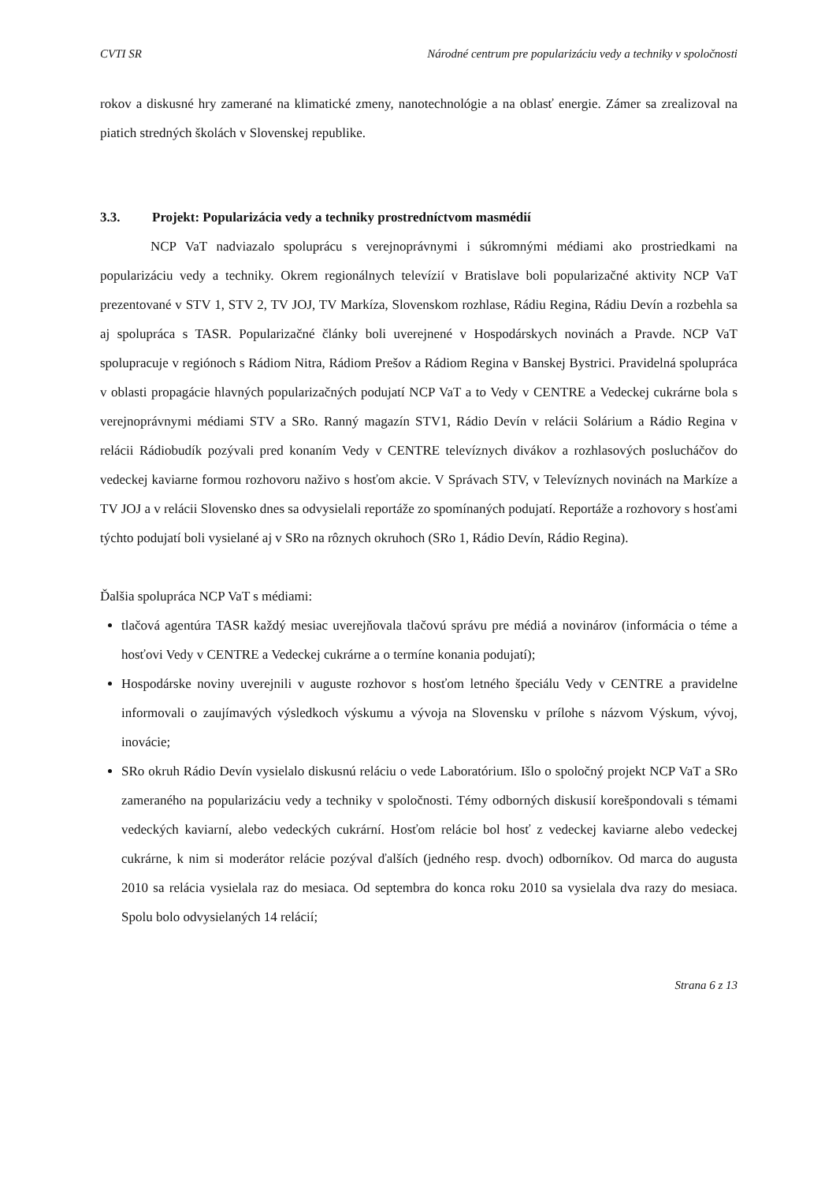CVTI SR Národné centrum pre popularizáciu vedy a techniky v spoločnosti
rokov a diskusné hry zamerané na klimatické zmeny, nanotechnológie a na oblasť energie. Zámer sa zrealizoval na piatich stredných školách v Slovenskej republike.
3.3. Projekt: Popularizácia vedy a techniky prostredníctvom masmédií
NCP VaT nadviazalo spoluprácu s verejnoprávnymi i súkromnými médiami ako prostriedkami na popularizáciu vedy a techniky. Okrem regionálnych televízií v Bratislave boli popularizačné aktivity NCP VaT prezentované v STV 1, STV 2, TV JOJ, TV Markíza, Slovenskom rozhlase, Rádiu Regina, Rádiu Devín a rozbehla sa aj spolupráca s TASR. Popularizačné články boli uverejnené v Hospodárskych novinách a Pravde. NCP VaT spolupracuje v regiónoch s Rádiom Nitra, Rádiom Prešov a Rádiom Regina v Banskej Bystrici. Pravidelná spolupráca v oblasti propagácie hlavných popularizačných podujatí NCP VaT a to Vedy v CENTRE a Vedeckej cukrárne bola s verejnoprávnymi médiami STV a SRo. Ranný magazín STV1, Rádio Devín v relácii Solárium a Rádio Regina v relácii Rádiobudík pozývali pred konaním Vedy v CENTRE televíznych divákov a rozhlasových poslucháčov do vedeckej kaviarne formou rozhovoru naživo s hosťom akcie. V Správach STV, v Televíznych novinách na Markíze a TV JOJ a v relácii Slovensko dnes sa odvysielali reportáže zo spomínaných podujatí. Reportáže a rozhovory s hosťami týchto podujatí boli vysielané aj v SRo na rôznych okruhoch (SRo 1, Rádio Devín, Rádio Regina).
Ďalšia spolupráca NCP VaT s médiami:
tlačová agentúra TASR každý mesiac uverejňovala tlačovú správu pre médiá a novinárov (informácia o téme a hosťovi Vedy v CENTRE a Vedeckej cukrárne a o termíne konania podujatí);
Hospodárske noviny uverejnili v auguste rozhovor s hosťom letného špeciálu Vedy v CENTRE a pravidelne informovali o zaujímavých výsledkoch výskumu a vývoja na Slovensku v prílohe s názvom Výskum, vývoj, inovácie;
SRo okruh Rádio Devín vysielalo diskusnú reláciu o vede Laboratórium. Išlo o spoločný projekt NCP VaT a SRo zameraného na popularizáciu vedy a techniky v spoločnosti. Témy odborných diskusií korešpondovali s témami vedeckých kaviarní, alebo vedeckých cukrární. Hosťom relácie bol hosť z vedeckej kaviarne alebo vedeckej cukrárne, k nim si moderátor relácie pozýval ďalších (jedného resp. dvoch) odborníkov. Od marca do augusta 2010 sa relácia vysielala raz do mesiaca. Od septembra do konca roku 2010 sa vysielala dva razy do mesiaca. Spolu bolo odvysielaných 14 relácií;
Strana 6 z 13